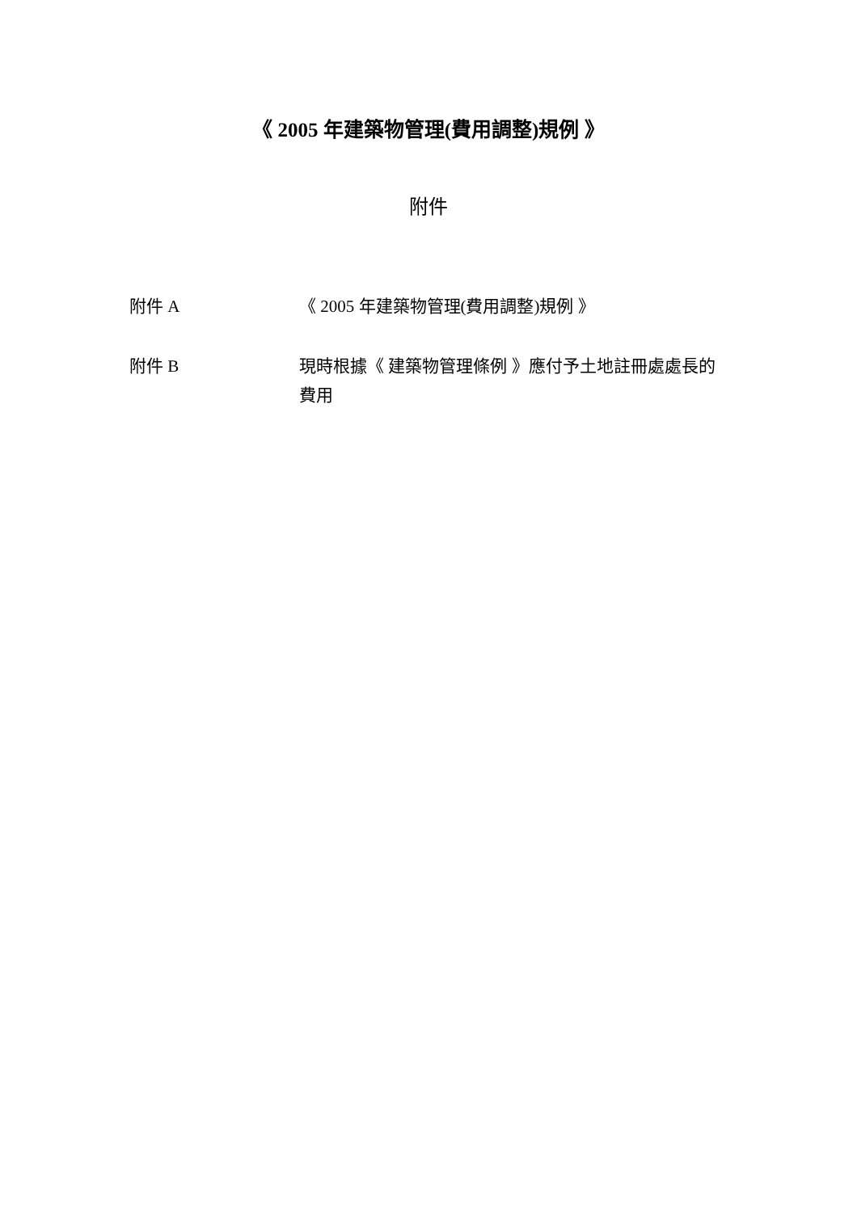《 2005 年建築物管理(費用調整)規例 》
附件
| 附件 A | 《 2005 年建築物管理(費用調整)規例 》 |
| 附件 B | 現時根據《 建築物管理條例 》應付予土地註冊處處長的費用 |